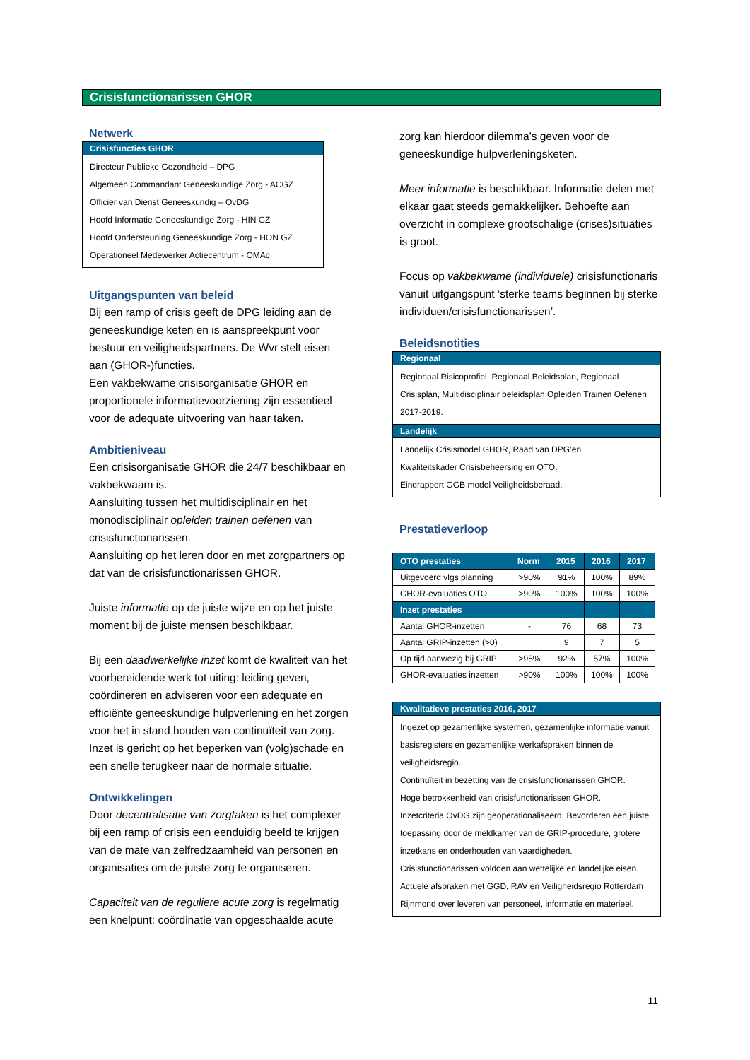Crisisfunctionarissen GHOR
Netwerk
Crisisfuncties GHOR
Directeur Publieke Gezondheid – DPG
Algemeen Commandant Geneeskundige Zorg - ACGZ
Officier van Dienst Geneeskundig – OvDG
Hoofd Informatie Geneeskundige Zorg - HIN GZ
Hoofd Ondersteuning Geneeskundige Zorg - HON GZ
Operationeel Medewerker Actiecentrum - OMAc
Uitgangspunten van beleid
Bij een ramp of crisis geeft de DPG leiding aan de geneeskundige keten en is aanspreekpunt voor bestuur en veiligheidspartners. De Wvr stelt eisen aan (GHOR-)functies.
Een vakbekwame crisisorganisatie GHOR en proportionele informatievoorziening zijn essentieel voor de adequate uitvoering van haar taken.
Ambitieniveau
Een crisisorganisatie GHOR die 24/7 beschikbaar en vakbekwaam is.
Aansluiting tussen het multidisciplinair en het monodisciplinair opleiden trainen oefenen van crisisfunctionarissen.
Aansluiting op het leren door en met zorgpartners op dat van de crisisfunctionarissen GHOR.
Juiste informatie op de juiste wijze en op het juiste moment bij de juiste mensen beschikbaar.
Bij een daadwerkelijke inzet komt de kwaliteit van het voorbereidende werk tot uiting: leiding geven, coördineren en adviseren voor een adequate en efficiënte geneeskundige hulpverlening en het zorgen voor het in stand houden van continuïteit van zorg. Inzet is gericht op het beperken van (volg)schade en een snelle terugkeer naar de normale situatie.
Ontwikkelingen
Door decentralisatie van zorgtaken is het complexer bij een ramp of crisis een eenduidig beeld te krijgen van de mate van zelfredzaamheid van personen en organisaties om de juiste zorg te organiseren.
Capaciteit van de reguliere acute zorg is regelmatig een knelpunt: coördinatie van opgeschaalde acute
zorg kan hierdoor dilemma’s geven voor de geneeskundige hulpverleningsketen.
Meer informatie is beschikbaar. Informatie delen met elkaar gaat steeds gemakkelijker. Behoefte aan overzicht in complexe grootschalige (crises)situaties is groot.
Focus op vakbekwame (individuele) crisisfunctionaris vanuit uitgangspunt ‘sterke teams beginnen bij sterke individuen/crisisfunctionarissen’.
Beleidsnotities
Regionaal
Regionaal Risicoprofiel, Regionaal Beleidsplan, Regionaal Crisisplan, Multidisciplinair beleidsplan Opleiden Trainen Oefenen 2017-2019.
Landelijk
Landelijk Crisismodel GHOR, Raad van DPG’en.
Kwaliteitskader Crisisbeheersing en OTO.
Eindrapport GGB model Veiligheidsberaad.
Prestatieverloop
| OTO prestaties | Norm | 2015 | 2016 | 2017 |
| --- | --- | --- | --- | --- |
| Uitgevoerd vlgs planning | >90% | 91% | 100% | 89% |
| GHOR-evaluaties OTO | >90% | 100% | 100% | 100% |
| Inzet prestaties | | | | |
| Aantal GHOR-inzetten | - | 76 | 68 | 73 |
| Aantal GRIP-inzetten (>0) | | 9 | 7 | 5 |
| Op tijd aanwezig bij GRIP | >95% | 92% | 57% | 100% |
| GHOR-evaluaties inzetten | >90% | 100% | 100% | 100% |
Kwalitatieve prestaties 2016, 2017
Ingezet op gezamenlijke systemen, gezamenlijke informatie vanuit basisregisters en gezamenlijke werkafspraken binnen de veiligheidsregio.
Continuïteit in bezetting van de crisisfunctionarissen GHOR.
Hoge betrokkenheid van crisisfunctionarissen GHOR.
Inzetcriteria OvDG zijn geoperationaliseerd. Bevorderen een juiste toepassing door de meldkamer van de GRIP-procedure, grotere inzetkans en onderhouden van vaardigheden.
Crisisfunctionarissen voldoen aan wettelijke en landelijke eisen.
Actuele afspraken met GGD, RAV en Veiligheidsregio Rotterdam Rijnmond over leveren van personeel, informatie en materieel.
11